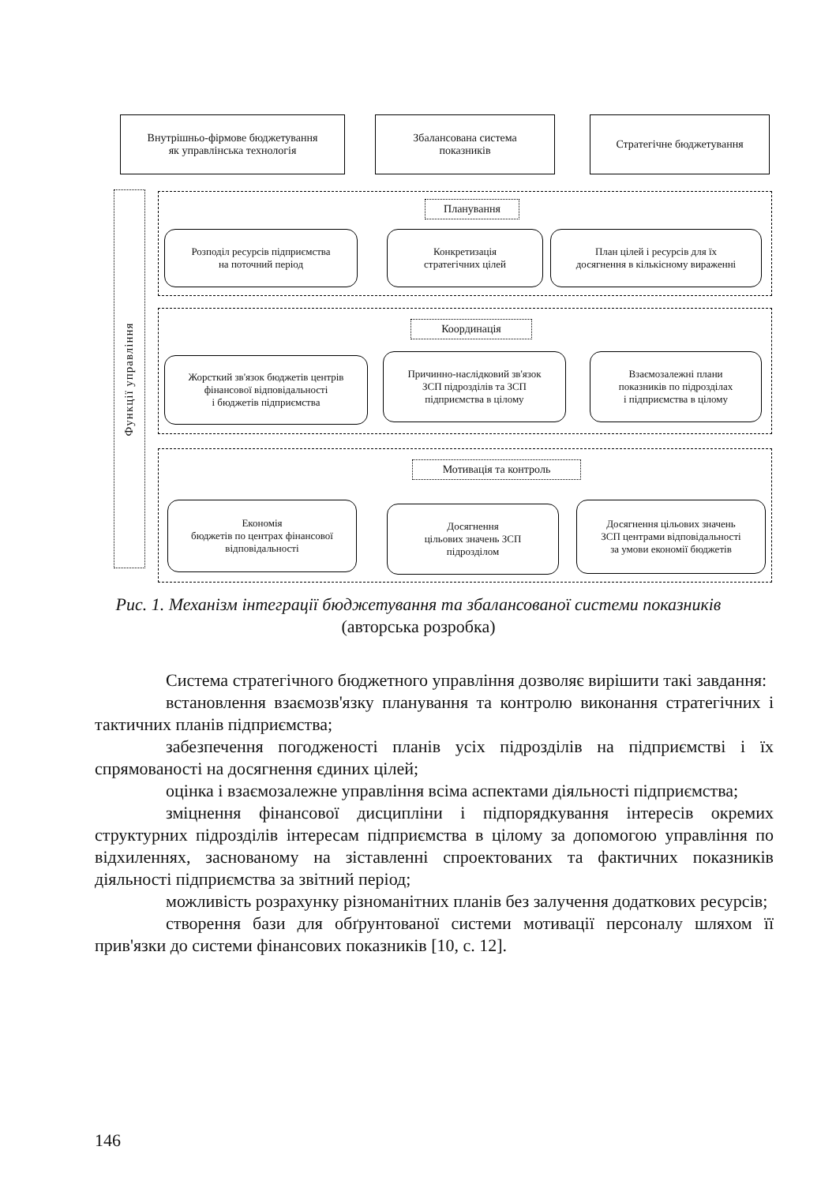Внутрішньо-фірмове бюджетування
як управлінська технологія
Збалансована система
показників
Стратегічне бюджетування
Функції управління
Планування
Розподіл ресурсів підприємства
на поточний період
Конкретизація
стратегічних цілей
План цілей і ресурсів для їх
досягнення в кількісному вираженні
Координація
Жорсткий зв'язок бюджетів центрів
фінансової відповідальності
і бюджетів підприємства
Причинно-наслідковий зв'язок
ЗСП підрозділів та ЗСП
підприємства в цілому
Взаємозалежні плани
показників по підрозділах
і підприємства в цілому
Мотивація та контроль
Економія
бюджетів по центрах фінансової
відповідальності
Досягнення
цільових значень ЗСП
підрозділом
Досягнення цільових значень
ЗСП центрами відповідальності
за умови економії бюджетів
Рис. 1. Механізм інтеграції бюджетування та збалансованої системи показників (авторська розробка)
Система стратегічного бюджетного управління дозволяє вирішити такі завдання:
встановлення взаємозв'язку планування та контролю виконання стратегічних і тактичних планів підприємства;
забезпечення погодженості планів усіх підрозділів на підприємстві і їх спрямованості на досягнення єдиних цілей;
оцінка і взаємозалежне управління всіма аспектами діяльності підприємства;
зміцнення фінансової дисципліни і підпорядкування інтересів окремих структурних підрозділів інтересам підприємства в цілому за допомогою управління по відхиленнях, заснованому на зіставленні спроектованих та фактичних показників діяльності підприємства за звітний період;
можливість розрахунку різноманітних планів без залучення додаткових ресурсів;
створення бази для обґрунтованої системи мотивації персоналу шляхом її прив'язки до системи фінансових показників [10, с. 12].
146